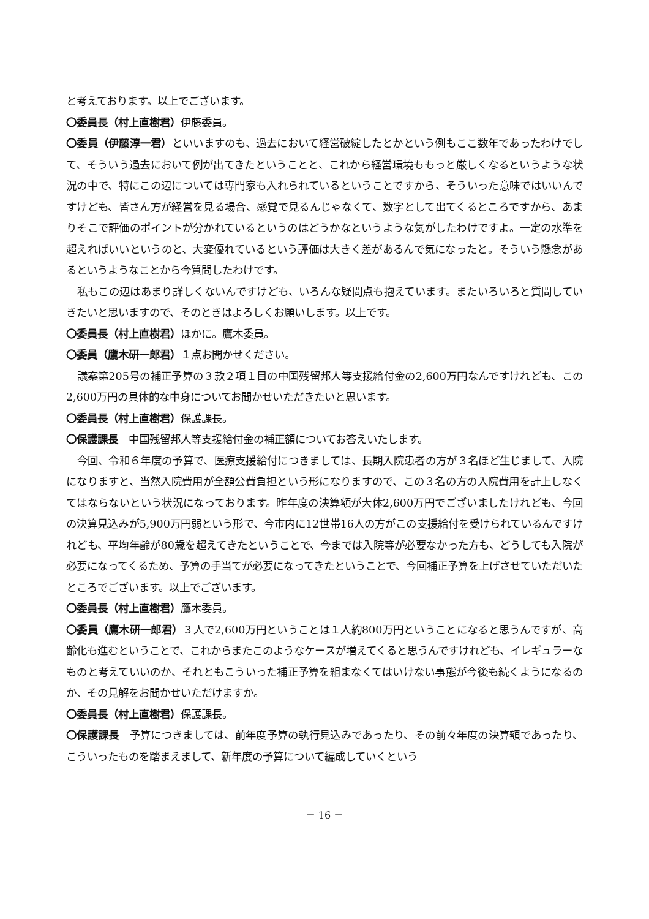と考えております。以上でございます。
〇委員長（村上直樹君）伊藤委員。
〇委員（伊藤淳一君）といいますのも、過去において経営破綻したとかという例もここ数年であったわけでして、そういう過去において例が出てきたということと、これから経営環境ももっと厳しくなるというような状況の中で、特にこの辺については専門家も入れられているということですから、そういった意味ではいいんですけども、皆さん方が経営を見る場合、感覚で見るんじゃなくて、数字として出てくるところですから、あまりそこで評価のポイントが分かれているというのはどうかなというような気がしたわけですよ。一定の水準を超えればいいというのと、大変優れているという評価は大きく差があるんで気になったと。そういう懸念があるというようなことから今質問したわけです。
私もこの辺はあまり詳しくないんですけども、いろんな疑問点も抱えています。またいろいろと質問していきたいと思いますので、そのときはよろしくお願いします。以上です。
〇委員長（村上直樹君）ほかに。鷹木委員。
〇委員（鷹木研一郎君）１点お聞かせください。
議案第205号の補正予算の３款２項１目の中国残留邦人等支援給付金の2,600万円なんですけれども、この2,600万円の具体的な中身についてお聞かせいただきたいと思います。
〇委員長（村上直樹君）保護課長。
〇保護課長　中国残留邦人等支援給付金の補正額についてお答えいたします。
今回、令和６年度の予算で、医療支援給付につきましては、長期入院患者の方が３名ほど生じまして、入院になりますと、当然入院費用が全額公費負担という形になりますので、この３名の方の入院費用を計上しなくてはならないという状況になっております。昨年度の決算額が大体2,600万円でございましたけれども、今回の決算見込みが5,900万円弱という形で、今市内に12世帯16人の方がこの支援給付を受けられているんですけれども、平均年齢が80歳を超えてきたということで、今までは入院等が必要なかった方も、どうしても入院が必要になってくるため、予算の手当てが必要になってきたということで、今回補正予算を上げさせていただいたところでございます。以上でございます。
〇委員長（村上直樹君）鷹木委員。
〇委員（鷹木研一郎君）３人で2,600万円ということは１人約800万円ということになると思うんですが、高齢化も進むということで、これからまたこのようなケースが増えてくると思うんですけれども、イレギュラーなものと考えていいのか、それともこういった補正予算を組まなくてはいけない事態が今後も続くようになるのか、その見解をお聞かせいただけますか。
〇委員長（村上直樹君）保護課長。
〇保護課長　予算につきましては、前年度予算の執行見込みであったり、その前々年度の決算額であったり、こういったものを踏まえまして、新年度の予算について編成していくという
－ 16 －